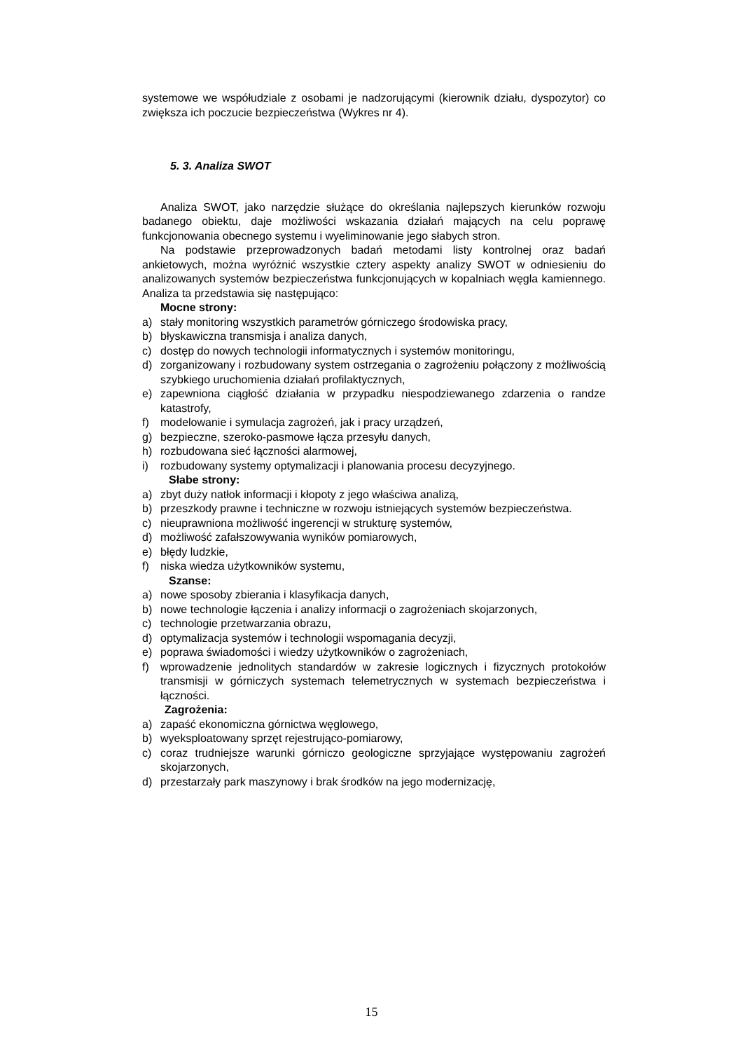systemowe we współudziale z osobami je nadzorującymi (kierownik działu, dyspozytor) co zwiększa ich poczucie bezpieczeństwa (Wykres nr 4).
5. 3. Analiza SWOT
Analiza SWOT, jako narzędzie służące do określania najlepszych kierunków rozwoju badanego obiektu, daje możliwości wskazania działań mających na celu poprawę funkcjonowania obecnego systemu i wyeliminowanie jego słabych stron.
Na podstawie przeprowadzonych badań metodami listy kontrolnej oraz badań ankietowych, można wyróżnić wszystkie cztery aspekty analizy SWOT w odniesieniu do analizowanych systemów bezpieczeństwa funkcjonujących w kopalniach węgla kamiennego. Analiza ta przedstawia się następująco:
Mocne strony:
a) stały monitoring wszystkich parametrów górniczego środowiska pracy,
b) błyskawiczna transmisja i analiza danych,
c) dostęp do nowych technologii informatycznych i systemów monitoringu,
d) zorganizowany i rozbudowany system ostrzegania o zagrożeniu połączony z możliwością szybkiego uruchomienia działań profilaktycznych,
e) zapewniona ciągłość działania w przypadku niespodziewanego zdarzenia o randze katastrofy,
f) modelowanie i symulacja zagrożeń, jak i pracy urządzeń,
g) bezpieczne, szeroko-pasmowe łącza przesyłu danych,
h) rozbudowana sieć łączności alarmowej,
i) rozbudowany systemy optymalizacji i planowania procesu decyzyjnego.
Słabe strony:
a) zbyt duży natłok informacji i kłopoty z jego właściwa analizą,
b) przeszkody prawne i techniczne w rozwoju istniejących systemów bezpieczeństwa.
c) nieuprawniona możliwość ingerencji w strukturę systemów,
d) możliwość zafałszowywania wyników pomiarowych,
e) błędy ludzkie,
f) niska wiedza użytkowników systemu,
Szanse:
a) nowe sposoby zbierania i klasyfikacja danych,
b) nowe technologie łączenia i analizy informacji o zagrożeniach skojarzonych,
c) technologie przetwarzania obrazu,
d) optymalizacja systemów i technologii wspomagania decyzji,
e) poprawa świadomości i wiedzy użytkowników o zagrożeniach,
f) wprowadzenie jednolitych standardów w zakresie logicznych i fizycznych protokołów transmisji w górniczych systemach telemetrycznych w systemach bezpieczeństwa i łączności.
Zagrożenia:
a) zapaść ekonomiczna górnictwa węglowego,
b) wyeksploatowany sprzęt rejestrująco-pomiarowy,
c) coraz trudniejsze warunki górniczo geologiczne sprzyjające występowaniu zagrożeń skojarzonych,
d) przestarzały park maszynowy i brak środków na jego modernizację,
15